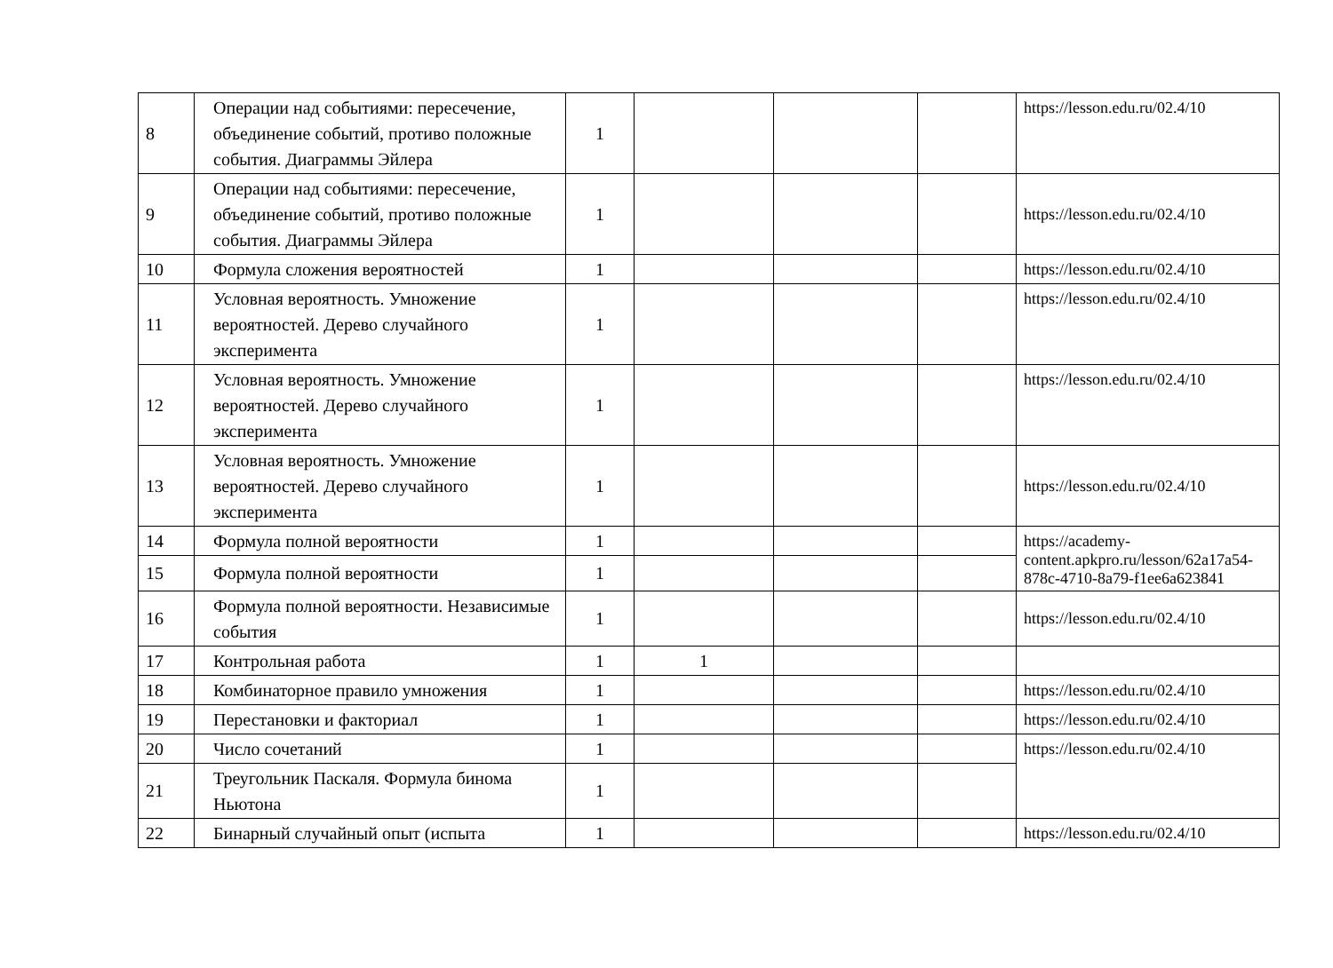| 8 | Операции над событиями: пересечение, объединение событий, противо положные события. Диаграммы Эйлера | 1 | | | | https://lesson.edu.ru/02.4/10 |
| 9 | Операции над событиями: пересечение, объединение событий, противо положные события. Диаграммы Эйлера | 1 | | | | https://lesson.edu.ru/02.4/10 |
| 10 | Формула сложения вероятностей | 1 | | | | https://lesson.edu.ru/02.4/10 |
| 11 | Условная вероятность. Умножение вероятностей. Дерево случайного эксперимента | 1 | | | | https://lesson.edu.ru/02.4/10 |
| 12 | Условная вероятность. Умножение вероятностей. Дерево случайного эксперимента | 1 | | | | https://lesson.edu.ru/02.4/10 |
| 13 | Условная вероятность. Умножение вероятностей. Дерево случайного эксперимента | 1 | | | | https://lesson.edu.ru/02.4/10 |
| 14 | Формула полной вероятности | 1 | | | | https://academy-content.apkpro.ru/lesson/62a17a54-878c-4710-8a79-f1ee6a623841 |
| 15 | Формула полной вероятности | 1 | | | | |
| 16 | Формула полной вероятности. Независимые события | 1 | | | | https://lesson.edu.ru/02.4/10 |
| 17 | Контрольная работа | 1 | 1 | | | |
| 18 | Комбинаторное правило умножения | 1 | | | | https://lesson.edu.ru/02.4/10 |
| 19 | Перестановки и факториал | 1 | | | | https://lesson.edu.ru/02.4/10 |
| 20 | Число сочетаний | 1 | | | | https://lesson.edu.ru/02.4/10 |
| 21 | Треугольник Паскаля. Формула бинома Ньютона | 1 | | | | |
| 22 | Бинарный случайный опыт (испыта | 1 | | | | https://lesson.edu.ru/02.4/10 |